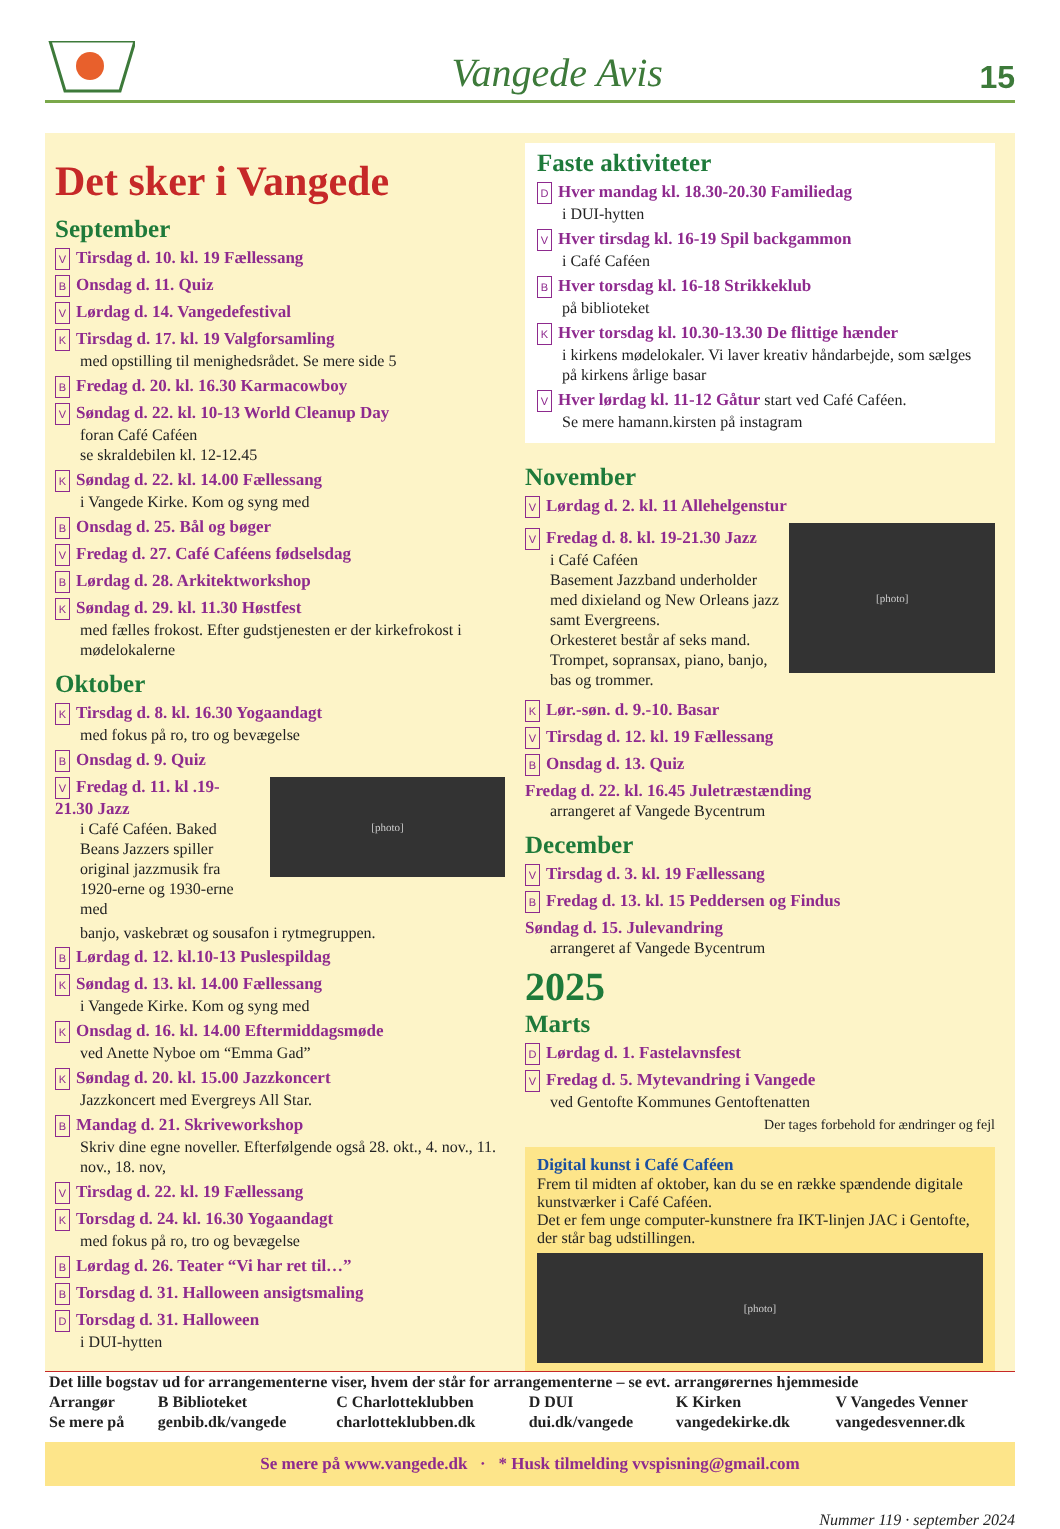Vangede Avis 15
Det sker i Vangede
September
V Tirsdag d. 10. kl. 19 Fællessang
B Onsdag d. 11. Quiz
V Lørdag d. 14. Vangedefestival
K Tirsdag d. 17. kl. 19 Valgforsamling
med opstilling til menighedsrådet. Se mere side 5
B Fredag d. 20. kl. 16.30 Karmacowboy
V Søndag d. 22. kl. 10-13 World Cleanup Day
foran Café Caféen
se skraldebilen kl. 12-12.45
K Søndag d. 22. kl. 14.00 Fællessang
i Vangede Kirke. Kom og syng med
B Onsdag d. 25. Bål og bøger
V Fredag d. 27. Café Caféens fødselsdag
B Lørdag d. 28. Arkitektworkshop
K Søndag d. 29. kl. 11.30 Høstfest
med fælles frokost. Efter gudstjenesten er der kirkefrokost i mødelokalerne
Oktober
K Tirsdag d. 8. kl. 16.30 Yogaandagt
med fokus på ro, tro og bevægelse
B Onsdag d. 9. Quiz
V Fredag d. 11. kl .19-21.30 Jazz
i Café Caféen. Baked Beans Jazzers spiller original jazzmusik fra 1920-erne og 1930-erne med
[photo]
banjo, vaskebræt og sousafon i rytmegruppen.
B Lørdag d. 12. kl.10-13 Puslespildag
K Søndag d. 13. kl. 14.00 Fællessang
i Vangede Kirke. Kom og syng med
K Onsdag d. 16. kl. 14.00 Eftermiddagsmøde
ved Anette Nyboe om “Emma Gad”
K Søndag d. 20. kl. 15.00 Jazzkoncert
Jazzkoncert med Evergreys All Star.
B Mandag d. 21. Skriveworkshop
Skriv dine egne noveller. Efterfølgende også 28. okt., 4. nov., 11. nov., 18. nov,
V Tirsdag d. 22. kl. 19 Fællessang
K Torsdag d. 24. kl. 16.30 Yogaandagt
med fokus på ro, tro og bevægelse
B Lørdag d. 26. Teater “Vi har ret til…”
B Torsdag d. 31. Halloween ansigtsmaling
D Torsdag d. 31. Halloween
i DUI-hytten
Faste aktiviteter
D Hver mandag kl. 18.30-20.30 Familiedag
i DUI-hytten
V Hver tirsdag kl. 16-19 Spil backgammon
i Café Caféen
B Hver torsdag kl. 16-18 Strikkeklub
på biblioteket
K Hver torsdag kl. 10.30-13.30 De flittige hænder
i kirkens mødelokaler. Vi laver kreativ håndarbejde, som sælges på kirkens årlige basar
V Hver lørdag kl. 11-12 Gåtur start ved Café Caféen.
Se mere hamann.kirsten på instagram
November
V Lørdag d. 2. kl. 11 Allehelgenstur
V Fredag d. 8. kl. 19-21.30 Jazz
i Café Caféen
Basement Jazzband underholder med dixieland og New Orleans jazz samt Evergreens.
Orkesteret består af seks mand. Trompet, sopransax, piano, banjo, bas og trommer.
[photo]
K Lør.-søn. d. 9.-10. Basar
V Tirsdag d. 12. kl. 19 Fællessang
B Onsdag d. 13. Quiz
Fredag d. 22. kl. 16.45 Juletræstænding
arrangeret af Vangede Bycentrum
December
V Tirsdag d. 3. kl. 19 Fællessang
B Fredag d. 13. kl. 15 Peddersen og Findus
Søndag d. 15. Julevandring
arrangeret af Vangede Bycentrum
2025
Marts
D Lørdag d. 1. Fastelavnsfest
V Fredag d. 5. Mytevandring i Vangede
ved Gentofte Kommunes Gentoftenatten
Der tages forbehold for ændringer og fejl
Digital kunst i Café Caféen
Frem til midten af oktober, kan du se en række spændende digitale kunstværker i Café Caféen.
Det er fem unge computer-kunstnere fra IKT-linjen JAC i Gentofte, der står bag udstillingen.
[photo]
| Det lille bogstav ud for arrangementerne viser, hvem der står for arrangementerne – se evt. arrangørernes hjemmeside | | | | | |
| Arrangør | B Biblioteket | C Charlotteklubben | D DUI | K Kirken | V Vangedes Venner |
| Se mere på | genbib.dk/vangede | charlotteklubben.dk | dui.dk/vangede | vangedekirke.dk | vangedesvenner.dk |
Se mere på www.vangede.dk · * Husk tilmelding vvspisning@gmail.com
Nummer 119 · september 2024